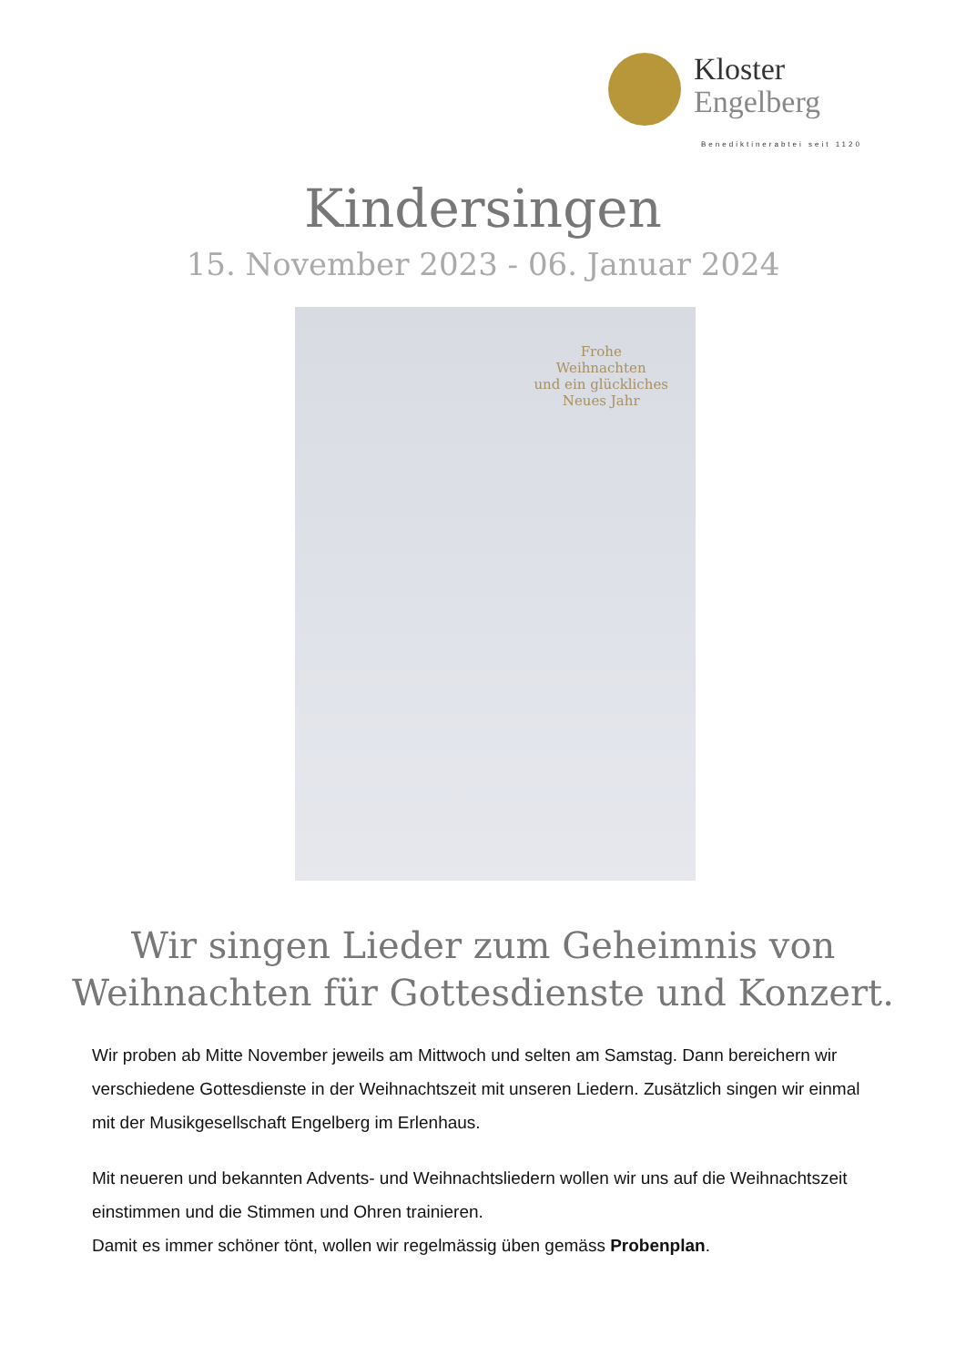Kloster
Engelberg
Benediktinerabtei seit 1120
Kindersingen
15. November 2023 - 06. Januar 2024
Frohe
Weihnachten
und ein glückliches
Neues Jahr
Wir singen Lieder zum Geheimnis von
Weihnachten für Gottesdienste und Konzert.
Wir proben ab Mitte November jeweils am Mittwoch und selten am Samstag. Dann bereichern wir verschiedene Gottesdienste in der Weihnachtszeit mit unseren Liedern. Zusätzlich singen wir einmal mit der Musikgesellschaft Engelberg im Erlenhaus.
Mit neueren und bekannten Advents- und Weihnachtsliedern wollen wir uns auf die Weihnachtszeit einstimmen und die Stimmen und Ohren trainieren.
Damit es immer schöner tönt, wollen wir regelmässig üben gemäss Probenplan.